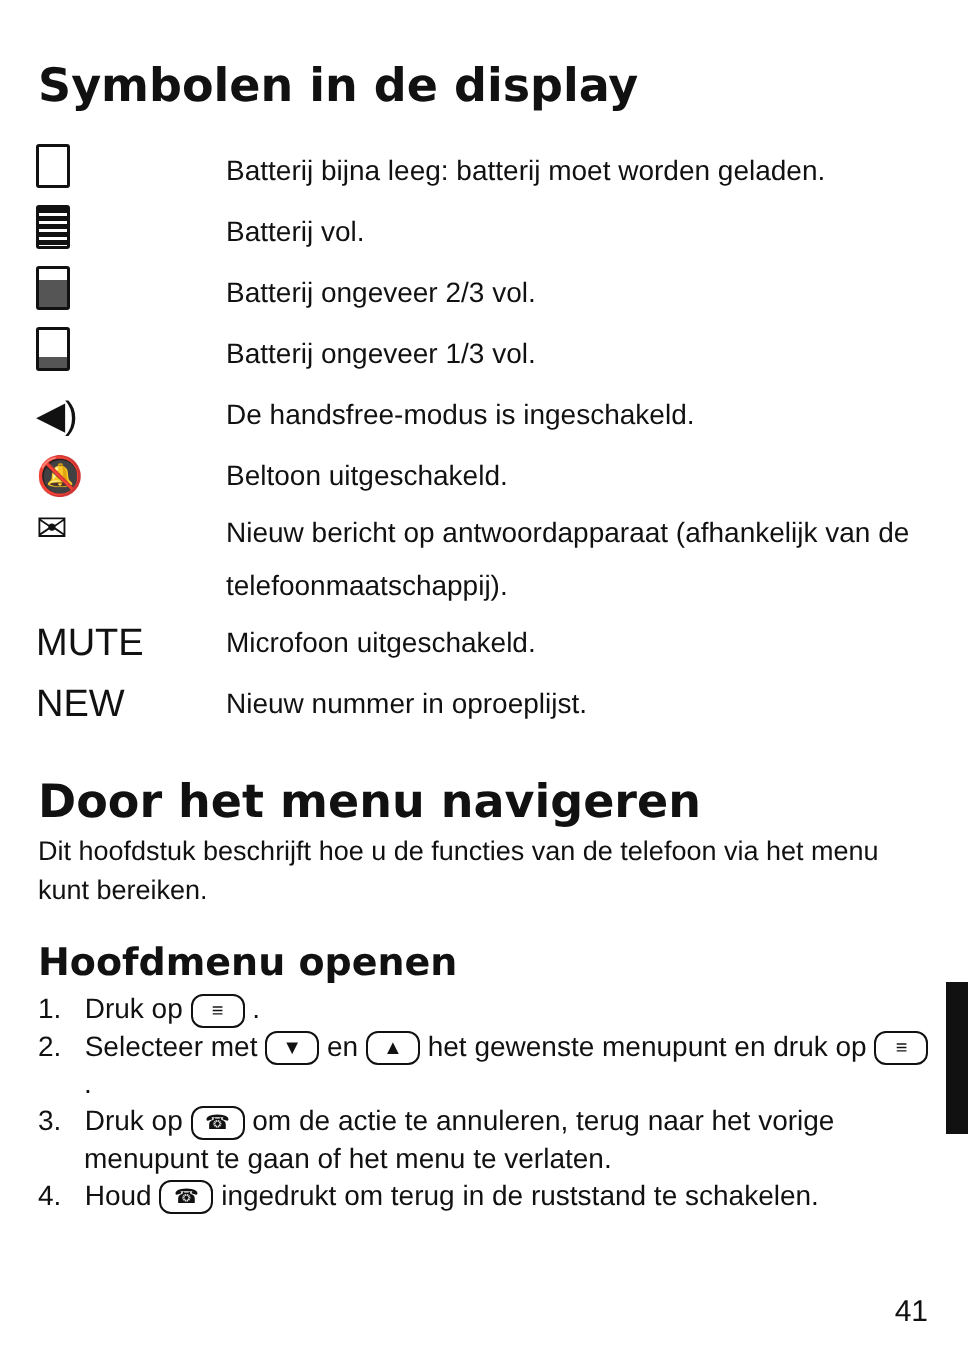Symbolen in de display
| | Batterij bijna leeg: batterij moet worden geladen. |
| | Batterij vol. |
| | Batterij ongeveer 2/3 vol. |
| | Batterij ongeveer 1/3 vol. |
| ◀) | De handsfree-modus is ingeschakeld. |
| 🔕 | Beltoon uitgeschakeld. |
| ✉ | Nieuw bericht op antwoordapparaat (afhankelijk van de telefoonmaatschappij). |
| MUTE | Microfoon uitgeschakeld. |
| NEW | Nieuw nummer in oproeplijst. |
Door het menu navigeren
Dit hoofdstuk beschrijft hoe u de functies van de telefoon via het menu kunt bereiken.
Hoofdmenu openen
1. Druk op ≡ .
2. Selecteer met ▼ en ▲ het gewenste menupunt en druk op ≡ .
3. Druk op ☎ om de actie te annuleren, terug naar het vorige menupunt te gaan of het menu te verlaten.
4. Houd ☎ ingedrukt om terug in de ruststand te schakelen.
41